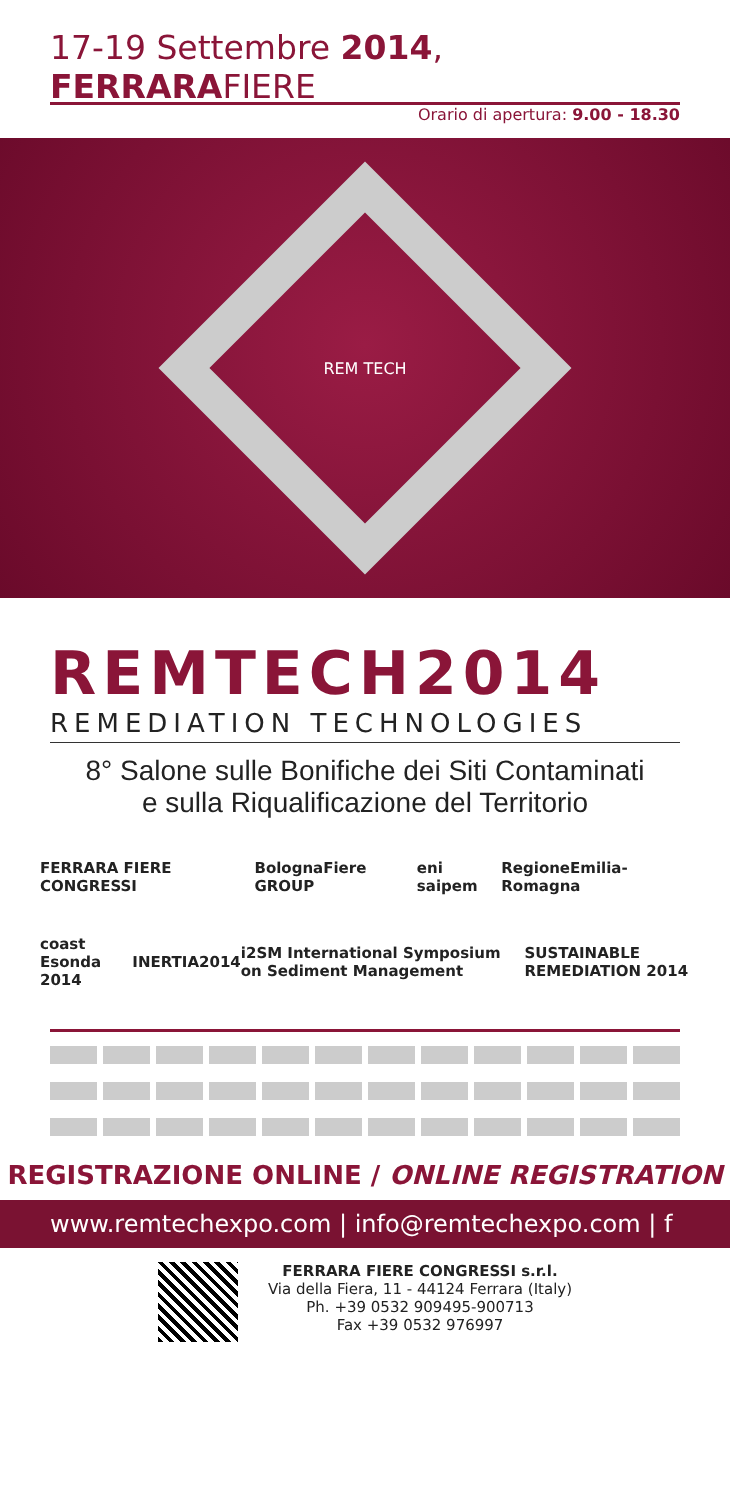17-19 Settembre 2014, FERRARAFIERE
Orario di apertura: 9.00 - 18.30
REM TECH
REMTECH2014
REMEDIATION TECHNOLOGIES
8° Salone sulle Bonifiche dei Siti Contaminati
e sulla Riqualificazione del Territorio
FERRARA FIERE CONGRESSI BolognaFiere GROUP eni saipem RegioneEmilia-Romagna
coast Esonda 2014 INERTIA2014 i2SM International Symposium on Sediment Management SUSTAINABLE REMEDIATION 2014
REGISTRAZIONE ONLINE / ONLINE REGISTRATION
www.remtechexpo.com | info@remtechexpo.com | f
FERRARA FIERE CONGRESSI s.r.l.
Via della Fiera, 11 - 44124 Ferrara (Italy)
Ph. +39 0532 909495-900713
Fax +39 0532 976997